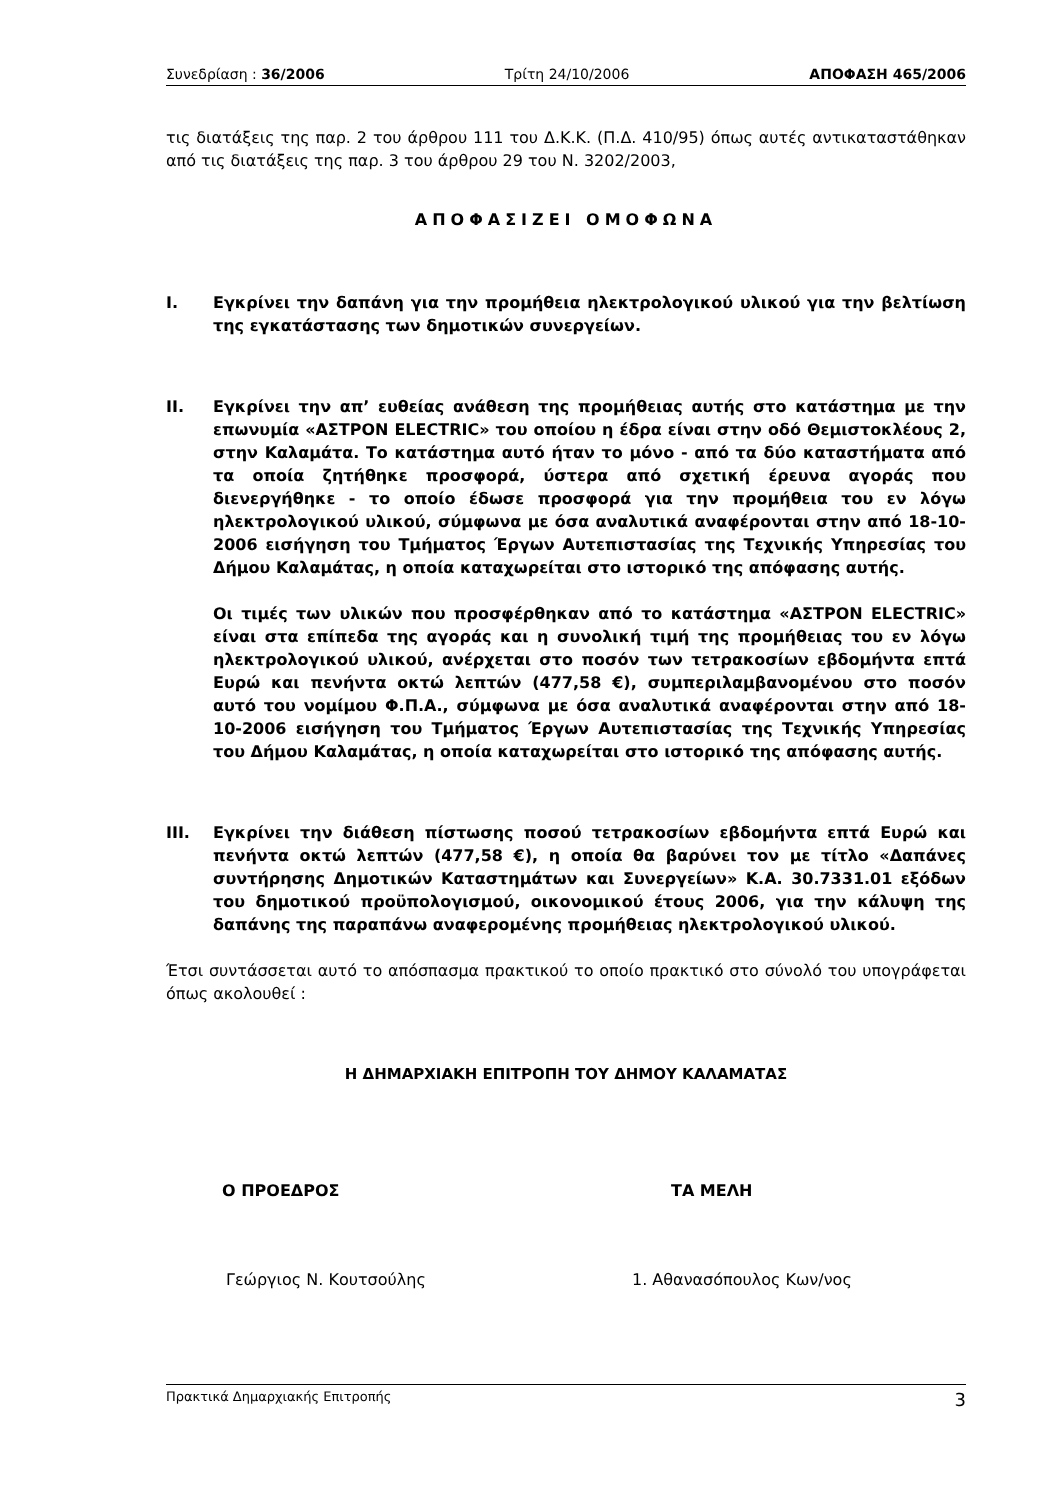Συνεδρίαση : 36/2006 Τρίτη 24/10/2006 ΑΠΟΦΑΣΗ 465/2006
τις διατάξεις της παρ. 2 του άρθρου 111 του Δ.Κ.Κ. (Π.Δ. 410/95) όπως αυτές αντικαταστάθηκαν από τις διατάξεις της παρ. 3 του άρθρου 29 του Ν. 3202/2003,
ΑΠΟΦΑΣΙΖΕΙ ΟΜΟΦΩΝΑ
I. Εγκρίνει την δαπάνη για την προμήθεια ηλεκτρολογικού υλικού για την βελτίωση της εγκατάστασης των δημοτικών συνεργείων.
II. Εγκρίνει την απ’ ευθείας ανάθεση της προμήθειας αυτής στο κατάστημα με την επωνυμία «ΑΣΤΡΟΝ ELECTRIC» του οποίου η έδρα είναι στην οδό Θεμιστοκλέους 2, στην Καλαμάτα. Το κατάστημα αυτό ήταν το μόνο - από τα δύο καταστήματα από τα οποία ζητήθηκε προσφορά, ύστερα από σχετική έρευνα αγοράς που διενεργήθηκε - το οποίο έδωσε προσφορά για την προμήθεια του εν λόγω ηλεκτρολογικού υλικού, σύμφωνα με όσα αναλυτικά αναφέρονται στην από 18-10-2006 εισήγηση του Τμήματος Έργων Αυτεπιστασίας της Τεχνικής Υπηρεσίας του Δήμου Καλαμάτας, η οποία καταχωρείται στο ιστορικό της απόφασης αυτής.
Οι τιμές των υλικών που προσφέρθηκαν από το κατάστημα «ΑΣΤΡΟΝ ELECTRIC» είναι στα επίπεδα της αγοράς και η συνολική τιμή της προμήθειας του εν λόγω ηλεκτρολογικού υλικού, ανέρχεται στο ποσόν των τετρακοσίων εβδομήντα επτά Ευρώ και πενήντα οκτώ λεπτών (477,58 €), συμπεριλαμβανομένου στο ποσόν αυτό του νομίμου Φ.Π.Α., σύμφωνα με όσα αναλυτικά αναφέρονται στην από 18-10-2006 εισήγηση του Τμήματος Έργων Αυτεπιστασίας της Τεχνικής Υπηρεσίας του Δήμου Καλαμάτας, η οποία καταχωρείται στο ιστορικό της απόφασης αυτής.
III. Εγκρίνει την διάθεση πίστωσης ποσού τετρακοσίων εβδομήντα επτά Ευρώ και πενήντα οκτώ λεπτών (477,58 €), η οποία θα βαρύνει τον με τίτλο «Δαπάνες συντήρησης Δημοτικών Καταστημάτων και Συνεργείων» Κ.Α. 30.7331.01 εξόδων του δημοτικού προϋπολογισμού, οικονομικού έτους 2006, για την κάλυψη της δαπάνης της παραπάνω αναφερομένης προμήθειας ηλεκτρολογικού υλικού.
Έτσι συντάσσεται αυτό το απόσπασμα πρακτικού το οποίο πρακτικό στο σύνολό του υπογράφεται όπως ακολουθεί :
Η ΔΗΜΑΡΧΙΑΚΗ ΕΠΙΤΡΟΠΗ ΤΟΥ ΔΗΜΟΥ ΚΑΛΑΜΑΤΑΣ
Ο ΠΡΟΕΔΡΟΣ ΤΑ ΜΕΛΗ
Γεώργιος Ν. Κουτσούλης 1. Αθανασόπουλος Κων/νος
Πρακτικά Δημαρχιακής Επιτροπής 3